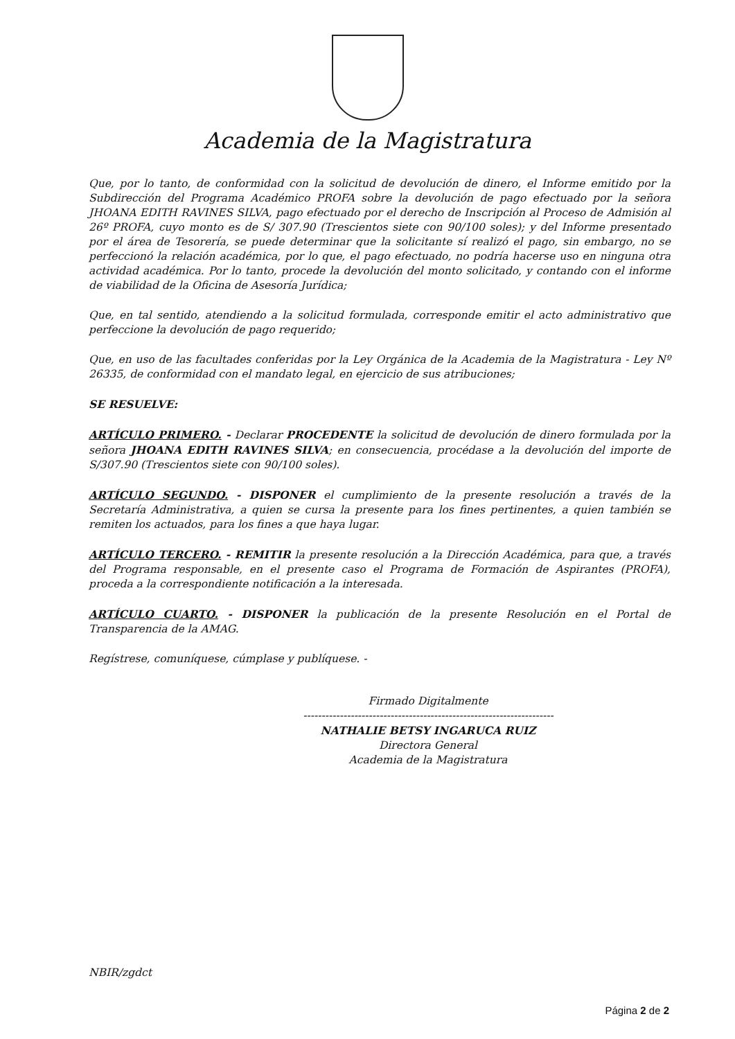Academia de la Magistratura
Que, por lo tanto, de conformidad con la solicitud de devolución de dinero, el Informe emitido por la Subdirección del Programa Académico PROFA sobre la devolución de pago efectuado por la señora JHOANA EDITH RAVINES SILVA, pago efectuado por el derecho de Inscripción al Proceso de Admisión al 26º PROFA, cuyo monto es de S/ 307.90 (Trescientos siete con 90/100 soles); y del Informe presentado por el área de Tesorería, se puede determinar que la solicitante sí realizó el pago, sin embargo, no se perfeccionó la relación académica, por lo que, el pago efectuado, no podría hacerse uso en ninguna otra actividad académica. Por lo tanto, procede la devolución del monto solicitado, y contando con el informe de viabilidad de la Oficina de Asesoría Jurídica;
Que, en tal sentido, atendiendo a la solicitud formulada, corresponde emitir el acto administrativo que perfeccione la devolución de pago requerido;
Que, en uso de las facultades conferidas por la Ley Orgánica de la Academia de la Magistratura - Ley Nº 26335, de conformidad con el mandato legal, en ejercicio de sus atribuciones;
SE RESUELVE:
ARTÍCULO PRIMERO. - Declarar PROCEDENTE la solicitud de devolución de dinero formulada por la señora JHOANA EDITH RAVINES SILVA; en consecuencia, procédase a la devolución del importe de S/307.90 (Trescientos siete con 90/100 soles).
ARTÍCULO SEGUNDO. - DISPONER el cumplimiento de la presente resolución a través de la Secretaría Administrativa, a quien se cursa la presente para los fines pertinentes, a quien también se remiten los actuados, para los fines a que haya lugar.
ARTÍCULO TERCERO. - REMITIR la presente resolución a la Dirección Académica, para que, a través del Programa responsable, en el presente caso el Programa de Formación de Aspirantes (PROFA), proceda a la correspondiente notificación a la interesada.
ARTÍCULO CUARTO. - DISPONER la publicación de la presente Resolución en el Portal de Transparencia de la AMAG.
Regístrese, comuníquese, cúmplase y publíquese. -
Firmado Digitalmente
---------------------------------------------------------------------
NATHALIE BETSY INGARUCA RUIZ
Directora General
Academia de la Magistratura
NBIR/zgdct
Página 2 de 2